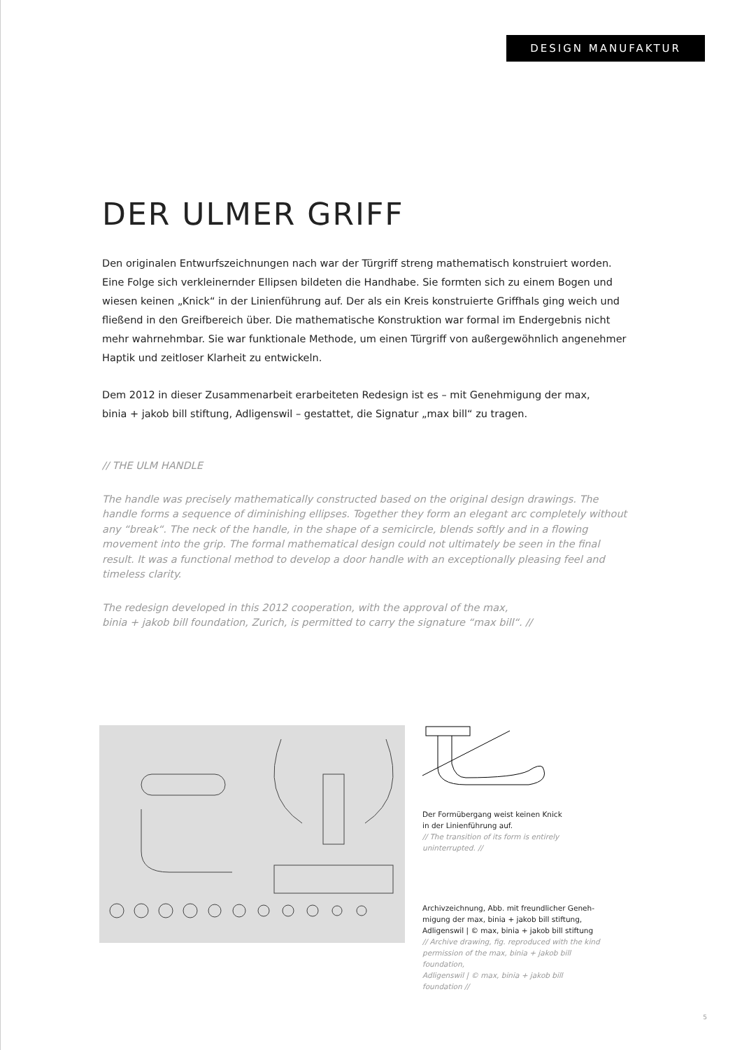DESIGN MANUFAKTUR
DER ULMER GRIFF
Den originalen Entwurfszeichnungen nach war der Türgriff streng mathematisch konstruiert worden. Eine Folge sich verkleinernder Ellipsen bildeten die Handhabe. Sie formten sich zu einem Bogen und wiesen keinen „Knick“ in der Linienführung auf. Der als ein Kreis konstruierte Griffhals ging weich und fließend in den Greifbereich über. Die mathematische Konstruktion war formal im Endergebnis nicht mehr wahrnehmbar. Sie war funktionale Methode, um einen Türgriff von außergewöhnlich angenehmer Haptik und zeitloser Klarheit zu entwickeln.
Dem 2012 in dieser Zusammenarbeit erarbeiteten Redesign ist es – mit Genehmigung der max,
binia + jakob bill stiftung, Adligenswil – gestattet, die Signatur „max bill“ zu tragen.
// THE ULM HANDLE
The handle was precisely mathematically constructed based on the original design drawings. The handle forms a sequence of diminishing ellipses. Together they form an elegant arc completely without any “break“. The neck of the handle, in the shape of a semicircle, blends softly and in a flowing movement into the grip. The formal mathematical design could not ultimately be seen in the final result. It was a functional method to develop a door handle with an exceptionally pleasing feel and timeless clarity.
The redesign developed in this 2012 cooperation, with the approval of the max,
binia + jakob bill foundation, Zurich, is permitted to carry the signature “max bill“. //
Der Formübergang weist keinen Knick
in der Linienführung auf.
// The transition of its form is entirely
uninterrupted. //
Archivzeichnung, Abb. mit freundlicher Geneh-
migung der max, binia + jakob bill stiftung,
Adligenswil | © max, binia + jakob bill stiftung
// Archive drawing, fig. reproduced with the kind
permission of the max, binia + jakob bill foundation,
Adligenswil | © max, binia + jakob bill foundation //
5